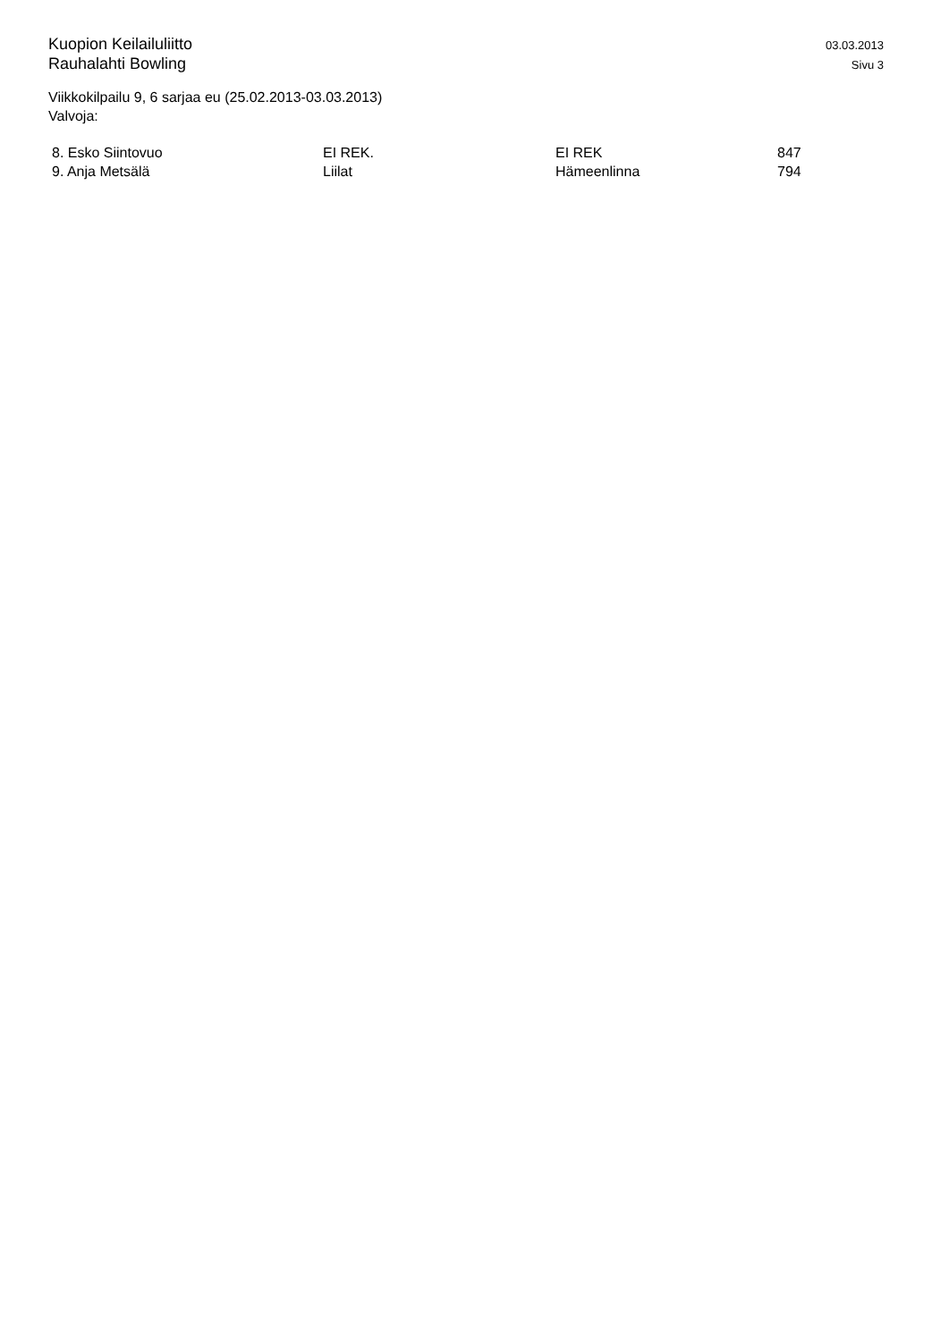Kuopion Keilailuliitto
Rauhalahti Bowling
03.03.2013
Sivu 3
Viikkokilpailu 9, 6 sarjaa eu (25.02.2013-03.03.2013)
Valvoja:
| 8. Esko Siintovuo | EI REK. | EI REK | 847 |
| 9. Anja Metsälä | Liilat | Hämeenlinna | 794 |